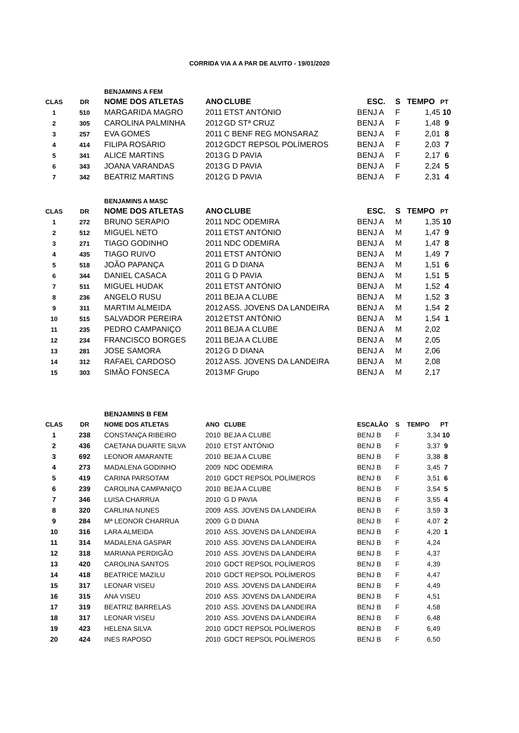CORRIDA VIA A A PAR DE ALVITO - 19/01/2020
| | | BENJAMINS A FEM | | | | | | |
| CLAS | DR | NOME DOS ATLETAS | ANO | CLUBE | ESC. | S | TEMPO | PT |
| 1 | 510 | MARGARIDA MAGRO | 2011 | ETST ANTÓNIO | BENJ A | F | 1,45 | 10 |
| 2 | 305 | CAROLINA PALMINHA | 2012 | GD STª CRUZ | BENJ A | F | 1,48 | 9 |
| 3 | 257 | EVA GOMES | 2011 | C BENF REG MONSARAZ | BENJ A | F | 2,01 | 8 |
| 4 | 414 | FILIPA ROSÁRIO | 2012 | GDCT REPSOL POLÍMEROS | BENJ A | F | 2,03 | 7 |
| 5 | 341 | ALICE MARTINS | 2013 | G D PAVIA | BENJ A | F | 2,17 | 6 |
| 6 | 343 | JOANA VARANDAS | 2013 | G D PAVIA | BENJ A | F | 2,24 | 5 |
| 7 | 342 | BEATRIZ MARTINS | 2012 | G D PAVIA | BENJ A | F | 2,31 | 4 |
| | | BENJAMINS A MASC | | | | | | |
| CLAS | DR | NOME DOS ATLETAS | ANO | CLUBE | ESC. | S | TEMPO | PT |
| 1 | 272 | BRUNO SERÁPIO | 2011 | NDC ODEMIRA | BENJ A | M | 1,35 | 10 |
| 2 | 512 | MIGUEL NETO | 2011 | ETST ANTÓNIO | BENJ A | M | 1,47 | 9 |
| 3 | 271 | TIAGO GODINHO | 2011 | NDC ODEMIRA | BENJ A | M | 1,47 | 8 |
| 4 | 435 | TIAGO RUIVO | 2011 | ETST ANTÓNIO | BENJ A | M | 1,49 | 7 |
| 5 | 518 | JOÃO PAPANÇA | 2011 | G D DIANA | BENJ A | M | 1,51 | 6 |
| 6 | 344 | DANIEL CASACA | 2011 | G D PAVIA | BENJ A | M | 1,51 | 5 |
| 7 | 511 | MIGUEL HUDAK | 2011 | ETST ANTÓNIO | BENJ A | M | 1,52 | 4 |
| 8 | 236 | ANGELO RUSU | 2011 | BEJA A CLUBE | BENJ A | M | 1,52 | 3 |
| 9 | 311 | MARTIM ALMEIDA | 2012 | ASS. JOVENS DA LANDEIRA | BENJ A | M | 1,54 | 2 |
| 10 | 515 | SALVADOR PEREIRA | 2012 | ETST ANTÓNIO | BENJ A | M | 1,54 | 1 |
| 11 | 235 | PEDRO CAMPANIÇO | 2011 | BEJA A CLUBE | BENJ A | M | 2,02 | |
| 12 | 234 | FRANCISCO BORGES | 2011 | BEJA A CLUBE | BENJ A | M | 2,05 | |
| 13 | 281 | JOSE SAMORA | 2012 | G D DIANA | BENJ A | M | 2,06 | |
| 14 | 312 | RAFAEL CARDOSO | 2012 | ASS. JOVENS DA LANDEIRA | BENJ A | M | 2,08 | |
| 15 | 303 | SIMÃO FONSECA | 2013 | MF Grupo | BENJ A | M | 2,17 | |
| | | BENJAMINS B FEM | | | | | | |
| CLAS | DR | NOME DOS ATLETAS | ANO | CLUBE | ESCALÃO | S | TEMPO | PT |
| 1 | 238 | CONSTANÇA RIBEIRO | 2010 | BEJA A CLUBE | BENJ B | F | 3,34 | 10 |
| 2 | 436 | CAETANA DUARTE SILVA | 2010 | ETST ANTÓNIO | BENJ B | F | 3,37 | 9 |
| 3 | 692 | LEONOR AMARANTE | 2010 | BEJA A CLUBE | BENJ B | F | 3,38 | 8 |
| 4 | 273 | MADALENA GODINHO | 2009 | NDC ODEMIRA | BENJ B | F | 3,45 | 7 |
| 5 | 419 | CARINA PARSOTAM | 2010 | GDCT REPSOL POLÍMEROS | BENJ B | F | 3,51 | 6 |
| 6 | 239 | CAROLINA CAMPANIÇO | 2010 | BEJA A CLUBE | BENJ B | F | 3,54 | 5 |
| 7 | 346 | LUISA CHARRUA | 2010 | G D PAVIA | BENJ B | F | 3,55 | 4 |
| 8 | 320 | CARLINA NUNES | 2009 | ASS. JOVENS DA LANDEIRA | BENJ B | F | 3,59 | 3 |
| 9 | 284 | Mª LEONOR CHARRUA | 2009 | G D DIANA | BENJ B | F | 4,07 | 2 |
| 10 | 316 | LARA ALMEIDA | 2010 | ASS. JOVENS DA LANDEIRA | BENJ B | F | 4,20 | 1 |
| 11 | 314 | MADALENA GASPAR | 2010 | ASS. JOVENS DA LANDEIRA | BENJ B | F | 4,24 | |
| 12 | 318 | MARIANA PERDIGÃO | 2010 | ASS. JOVENS DA LANDEIRA | BENJ B | F | 4,37 | |
| 13 | 420 | CAROLINA SANTOS | 2010 | GDCT REPSOL POLÍMEROS | BENJ B | F | 4,39 | |
| 14 | 418 | BEATRICE MAZILU | 2010 | GDCT REPSOL POLÍMEROS | BENJ B | F | 4,47 | |
| 15 | 317 | LEONAR VISEU | 2010 | ASS. JOVENS DA LANDEIRA | BENJ B | F | 4,49 | |
| 16 | 315 | ANA VISEU | 2010 | ASS. JOVENS DA LANDEIRA | BENJ B | F | 4,51 | |
| 17 | 319 | BEATRIZ BARRELAS | 2010 | ASS. JOVENS DA LANDEIRA | BENJ B | F | 4,58 | |
| 18 | 317 | LEONAR VISEU | 2010 | ASS. JOVENS DA LANDEIRA | BENJ B | F | 6,48 | |
| 19 | 423 | HELENA SILVA | 2010 | GDCT REPSOL POLÍMEROS | BENJ B | F | 6,49 | |
| 20 | 424 | INES RAPOSO | 2010 | GDCT REPSOL POLÍMEROS | BENJ B | F | 6,50 | |